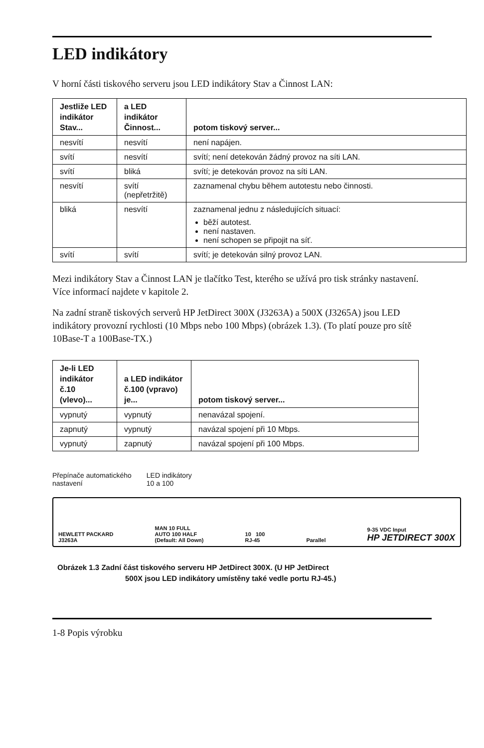LED indikátory
V horní části tiskového serveru jsou LED indikátory Stav a Činnost LAN:
| Jestliže LED indikátor Stav... | a LED indikátor Činnost... | potom tiskový server... |
| --- | --- | --- |
| nesvítí | nesvítí | není napájen. |
| svítí | nesvítí | svítí; není detekován žádný provoz na síti LAN. |
| svítí | bliká | svítí; je detekován provoz na síti LAN. |
| nesvítí | svítí (nepřetržitě) | zaznamenal chybu během autotestu nebo činnosti. |
| bliká | nesvítí | zaznamenal jednu z následujících situací: běží autotest. není nastaven. není schopen se připojit na síť. |
| svítí | svítí | svítí; je detekován silný provoz LAN. |
Mezi indikátory Stav a Činnost LAN je tlačítko Test, kterého se užívá pro tisk stránky nastavení. Více informací najdete v kapitole 2.
Na zadní straně tiskových serverů HP JetDirect 300X (J3263A) a 500X (J3265A) jsou LED indikátory provozní rychlosti (10 Mbps nebo 100 Mbps) (obrázek 1.3). (To platí pouze pro sítě 10Base-T a 100Base-TX.)
| Je-li LED indikátor č.10 (vlevo)... | a LED indikátor č.100 (vpravo) je... | potom tiskový server... |
| --- | --- | --- |
| vypnutý | vypnutý | nenavázal spojení. |
| zapnutý | vypnutý | navázal spojení při 10 Mbps. |
| vypnutý | zapnutý | navázal spojení při 100 Mbps. |
Přepínače automatického
nastavení
LED indikátory
10 a 100
HEWLETT PACKARD
J3263A MAN 10 FULL
AUTO 100 HALF
(Default: All Down) 10 100
RJ-45 Parallel 9-35 VDC Input
HP JETDIRECT 300X
Obrázek 1.3 Zadní část tiskového serveru HP JetDirect 300X. (U HP JetDirect
500X jsou LED indikátory umístěny také vedle portu RJ-45.)
1-8 Popis výrobku